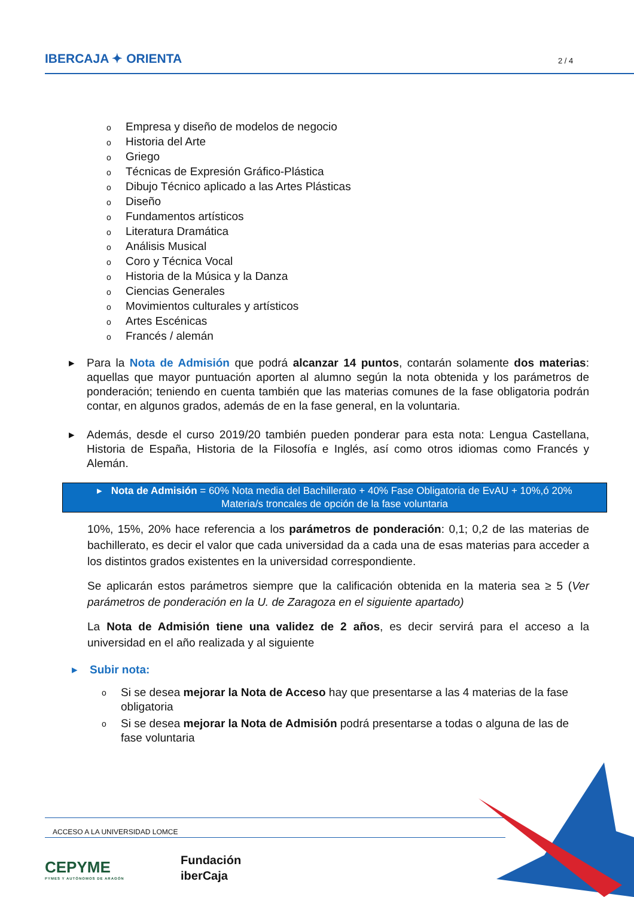IBERCAJA ✦ ORIENTA 2 / 4
o Empresa y diseño de modelos de negocio
o Historia del Arte
o Griego
o Técnicas de Expresión Gráfico-Plástica
o Dibujo Técnico aplicado a las Artes Plásticas
o Diseño
o Fundamentos artísticos
o Literatura Dramática
o Análisis Musical
o Coro y Técnica Vocal
o Historia de la Música y la Danza
o Ciencias Generales
o Movimientos culturales y artísticos
o Artes Escénicas
o Francés / alemán
▸ Para la Nota de Admisión que podrá alcanzar 14 puntos, contarán solamente dos materias: aquellas que mayor puntuación aporten al alumno según la nota obtenida y los parámetros de ponderación; teniendo en cuenta también que las materias comunes de la fase obligatoria podrán contar, en algunos grados, además de en la fase general, en la voluntaria.
▸ Además, desde el curso 2019/20 también pueden ponderar para esta nota: Lengua Castellana, Historia de España, Historia de la Filosofía e Inglés, así como otros idiomas como Francés y Alemán.
▸ Nota de Admisión = 60% Nota media del Bachillerato + 40% Fase Obligatoria de EvAU + 10%,ó 20% Materia/s troncales de opción de la fase voluntaria
10%, 15%, 20% hace referencia a los parámetros de ponderación: 0,1; 0,2 de las materias de bachillerato, es decir el valor que cada universidad da a cada una de esas materias para acceder a los distintos grados existentes en la universidad correspondiente.
Se aplicarán estos parámetros siempre que la calificación obtenida en la materia sea ≥ 5 (Ver parámetros de ponderación en la U. de Zaragoza en el siguiente apartado)
La Nota de Admisión tiene una validez de 2 años, es decir servirá para el acceso a la universidad en el año realizada y al siguiente
▸ Subir nota:
o Si se desea mejorar la Nota de Acceso hay que presentarse a las 4 materias de la fase obligatoria
o Si se desea mejorar la Nota de Admisión podrá presentarse a todas o alguna de las de fase voluntaria
ACCESO A LA UNIVERSIDAD LOMCE
CEPYME
PYMES Y AUTÓNOMOS DE ARAGÓN
Fundación
iberCaja